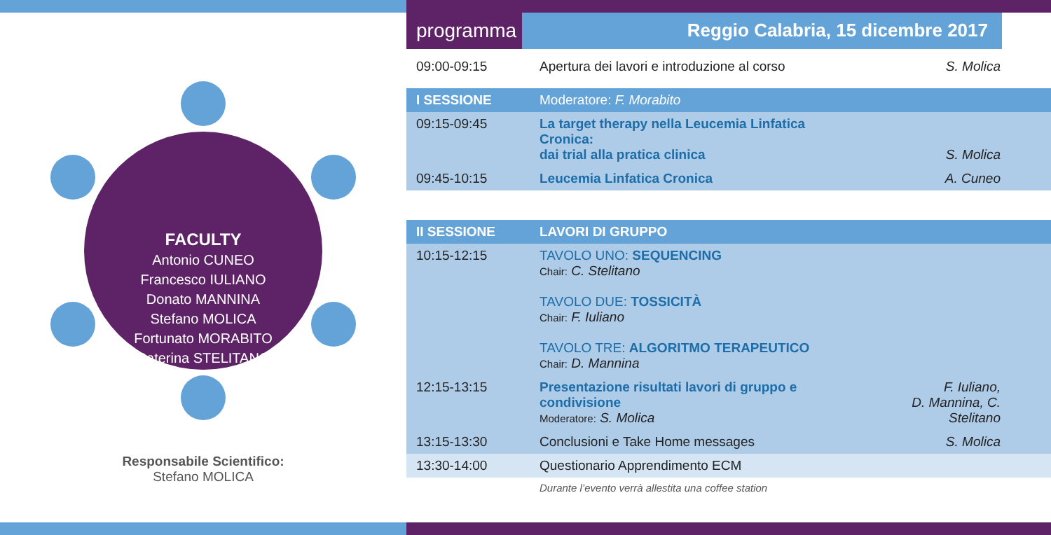FACULTY
Antonio CUNEO
Francesco IULIANO
Donato MANNINA
Stefano MOLICA
Fortunato MORABITO
Caterina STELITANO
Responsabile Scientifico:
Stefano MOLICA
programma
Reggio Calabria, 15 dicembre 2017
| 09:00-09:15 | Apertura dei lavori e introduzione al corso | S. Molica |
| I SESSIONE | Moderatore: F. Morabito | |
| 09:15-09:45 | La target therapy nella Leucemia Linfatica Cronica: dai trial alla pratica clinica | S. Molica |
| 09:45-10:15 | Leucemia Linfatica Cronica | A. Cuneo |
| II SESSIONE | LAVORI DI GRUPPO | |
| 10:15-12:15 | TAVOLO UNO: SEQUENCING Chair: C. Stelitano TAVOLO DUE: TOSSICITÀ Chair: F. Iuliano TAVOLO TRE: ALGORITMO TERAPEUTICO Chair: D. Mannina | |
| 12:15-13:15 | Presentazione risultati lavori di gruppo e condivisione Moderatore: S. Molica | F. Iuliano, D. Mannina, C. Stelitano |
| 13:15-13:30 | Conclusioni e Take Home messages | S. Molica |
| 13:30-14:00 | Questionario Apprendimento ECM | |
| | Durante l’evento verrà allestita una coffee station | |